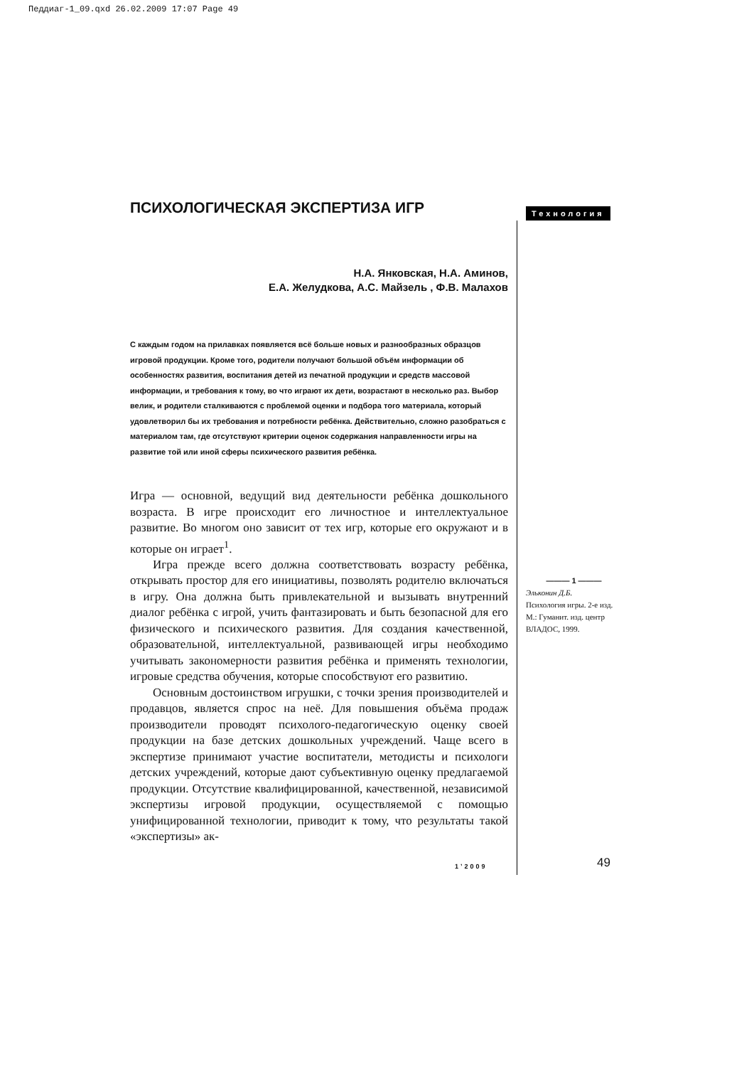Педдиаг-1_09.qxd 26.02.2009 17:07 Page 49
ПСИХОЛОГИЧЕСКАЯ ЭКСПЕРТИЗА ИГР
Н.А. Янковская, Н.А. Аминов,
Е.А. Желудкова, А.С. Майзель , Ф.В. Малахов
С каждым годом на прилавках появляется всё больше новых и разнообразных образцов игровой продукции. Кроме того, родители получают большой объём информации об особенностях развития, воспитания детей из печатной продукции и средств массовой информации, и требования к тому, во что играют их дети, возрастают в несколько раз. Выбор велик, и родители сталкиваются с проблемой оценки и подбора того материала, который удовлетворил бы их требования и потребности ребёнка. Действительно, сложно разобраться с материалом там, где отсутствуют критерии оценок содержания направленности игры на развитие той или иной сферы психического развития ребёнка.
Игра — основной, ведущий вид деятельности ребёнка дошкольного возраста. В игре происходит его личностное и интеллектуальное развитие. Во многом оно зависит от тех игр, которые его окружают и в которые он играет<sup>1</sup>.
Игра прежде всего должна соответствовать возрасту ребёнка, открывать простор для его инициативы, позволять родителю включаться в игру. Она должна быть привлекательной и вызывать внутренний диалог ребёнка с игрой, учить фантазировать и быть безопасной для его физического и психического развития. Для создания качественной, образовательной, интеллектуальной, развивающей игры необходимо учитывать закономерности развития ребёнка и применять технологии, игровые средства обучения, которые способствуют его развитию.
Основным достоинством игрушки, с точки зрения производителей и продавцов, является спрос на неё. Для повышения объёма продаж производители проводят психолого-педагогическую оценку своей продукции на базе детских дошкольных учреждений. Чаще всего в экспертизе принимают участие воспитатели, методисты и психологи детских учреждений, которые дают субъективную оценку предлагаемой продукции. Отсутствие квалифицированной, качественной, независимой экспертизы игровой продукции, осуществляемой с помощью унифицированной технологии, приводит к тому, что результаты такой «экспертизы» ак-
Технология
——— 1 ———
Эльконин Д.Б.
Психология игры. 2-е изд. М.: Гуманит. изд. центр ВЛАДОС, 1999.
1’2009 49